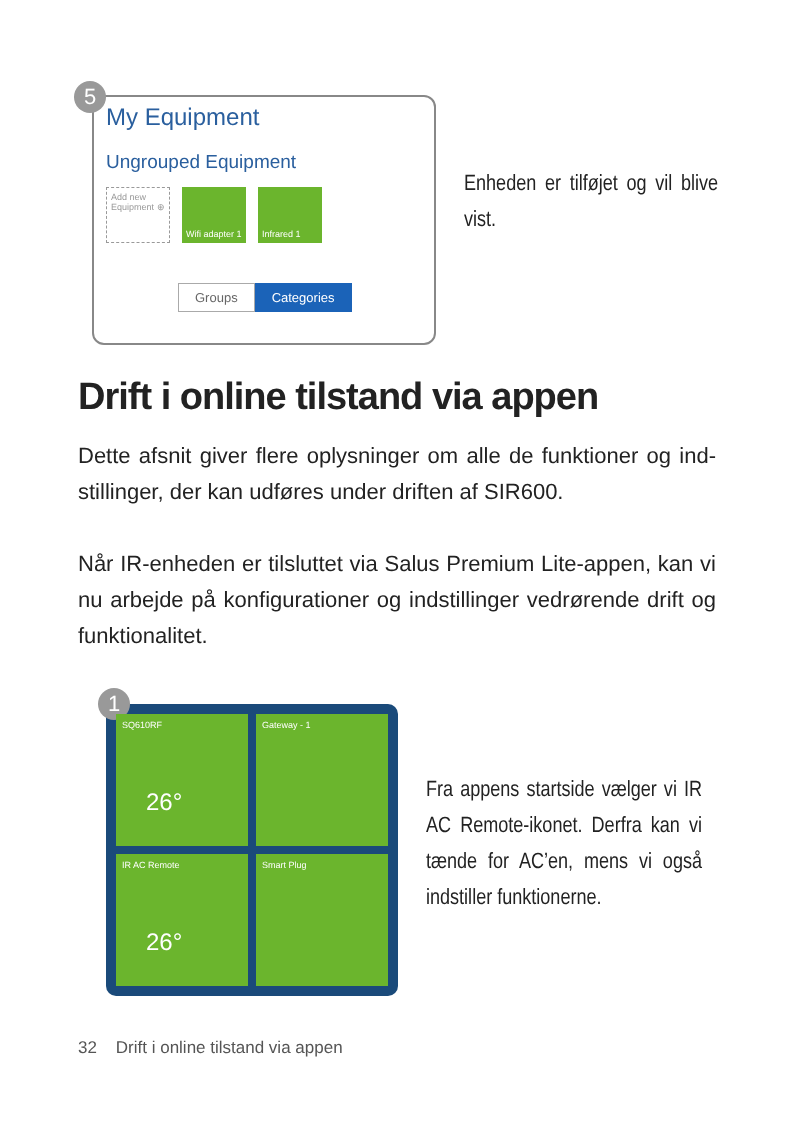5
My Equipment
Ungrouped Equipment
Add new Equipment ⊕
Wifi adapter 1
Infrared 1
Groups Categories
Enheden er tilføjet og vil blive vist.
Drift i online tilstand via appen
Dette afsnit giver flere oplysninger om alle de funktioner og ind­stillinger, der kan udføres under driften af SIR600.
Når IR-enheden er tilsluttet via Salus Premium Lite-appen, kan vi nu arbejde på konfigurationer og indstillinger vedrørende drift og funktionalitet.
1
SQ610RF
26°
Gateway - 1
IR AC Remote
26°
Smart Plug
Fra appens startside vælger vi IR AC Remote-ikonet. Derfra kan vi tænde for AC’en, mens vi også indstill­er funktionerne.
32 Drift i online tilstand via appen